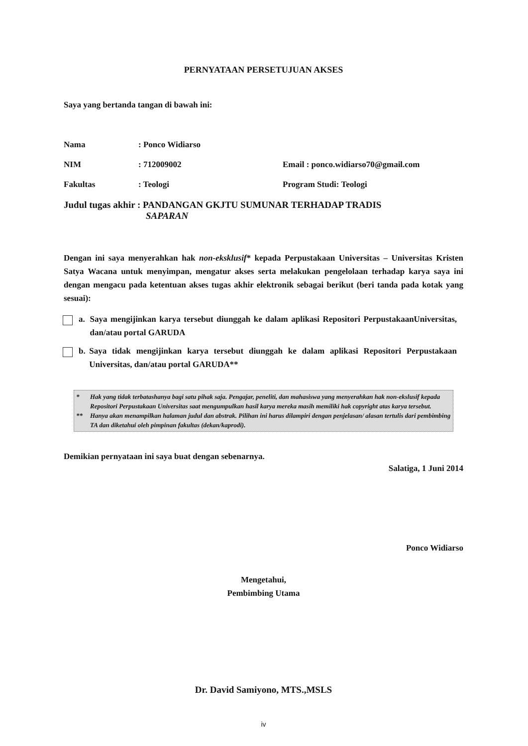PERNYATAAN PERSETUJUAN AKSES
Saya yang bertanda tangan di bawah ini:
Nama : Ponco Widiarso
NIM : 712009002 Email : ponco.widiarso70@gmail.com
Fakultas : Teologi Program Studi: Teologi
Judul tugas akhir : PANDANGAN GKJTU SUMUNAR TERHADAP TRADIS
SAPARAN
Dengan ini saya menyerahkan hak non-eksklusif* kepada Perpustakaan Universitas – Universitas Kristen Satya Wacana untuk menyimpan, mengatur akses serta melakukan pengelolaan terhadap karya saya ini dengan mengacu pada ketentuan akses tugas akhir elektronik sebagai berikut (beri tanda pada kotak yang sesuai):
a. Saya mengijinkan karya tersebut diunggah ke dalam aplikasi Repositori PerpustakaanUniversitas, dan/atau portal GARUDA
b. Saya tidak mengijinkan karya tersebut diunggah ke dalam aplikasi Repositori Perpustakaan Universitas, dan/atau portal GARUDA**
* Hak yang tidak terbatashanya bagi satu pihak saja. Pengajar, peneliti, dan mahasiswa yang menyerahkan hak non-ekslusif kepada Repositori Perpustakaan Universitas saat mengumpulkan hasil karya mereka masih memiliki hak copyright atas karya tersebut.
** Hanya akan menampilkan halaman judul dan abstrak. Pilihan ini harus dilampiri dengan penjelasan/ alasan tertulis dari pembimbing TA dan diketahui oleh pimpinan fakultas (dekan/kaprodi).
Demikian pernyataan ini saya buat dengan sebenarnya.
Salatiga, 1 Juni 2014
Ponco Widiarso
Mengetahui,
Pembimbing Utama
Dr. David Samiyono, MTS.,MSLS
iv